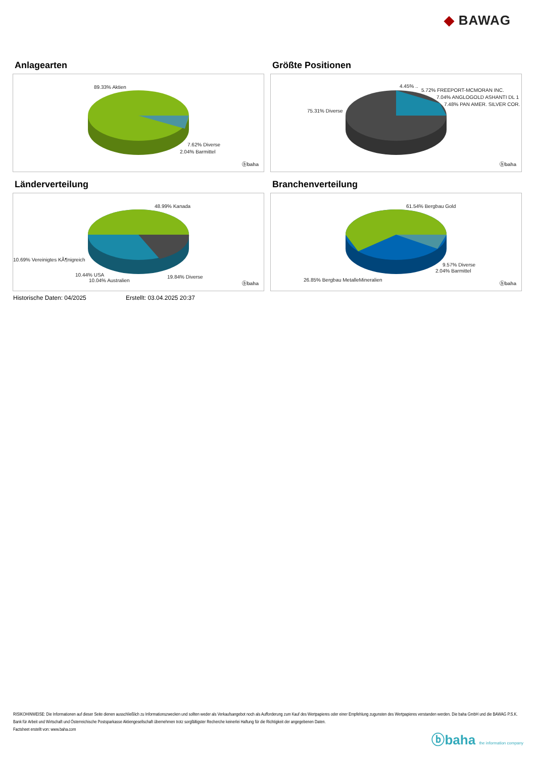◆ BAWAG
Anlagearten
89.33% Aktien
7.62% Diverse
2.04% Barmittel
ⓑbaha
Größte Positionen
4.45% ..
5.72% FREEPORT-MCMORAN INC.
7.04% ANGLOGOLD ASHANTI DL 1
7.48% PAN AMER. SILVER COR.
75.31% Diverse
ⓑbaha
Länderverteilung
48.99% Kanada
10.69% Vereinigtes KÃ¶nigreich
10.44% USA
10.04% Australien
19.84% Diverse
ⓑbaha
Branchenverteilung
61.54% Bergbau Gold
9.57% Diverse
2.04% Barmittel
26.85% Bergbau MetalleMineralien
ⓑbaha
Historische Daten: 04/2025 Erstellt: 03.04.2025 20:37
RISIKOHINWEISE: Die Informationen auf dieser Seite dienen ausschließlich zu Informationszwecken und sollten weder als Verkaufsangebot noch als Aufforderung zum Kauf des Wertpapieres oder einer Empfehlung zugunsten des Wertpapieres verstanden werden. Die baha GmbH und die BAWAG P.S.K. Bank für Arbeit und Wirtschaft und Österreichische Postsparkasse Aktiengesellschaft übernehmen trotz sorgfältigster Recherche keinerlei Haftung für die Richtigkeit der angegebenen Daten.
Factsheet erstellt von: www.baha.com
ⓑbaha the information company